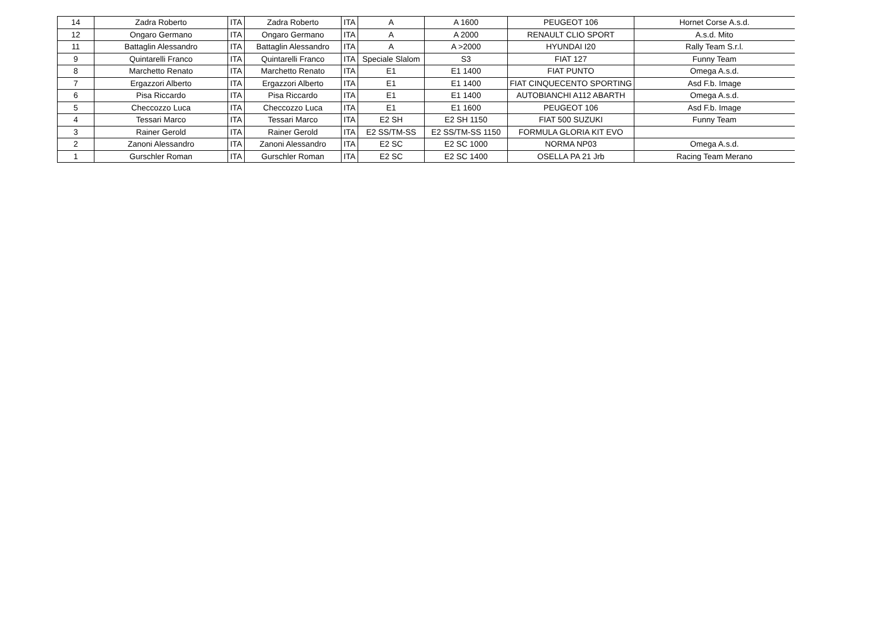| 14 | Zadra Roberto | ITA | Zadra Roberto | ITA | A | A 1600 | PEUGEOT 106 | Hornet Corse A.s.d. |
| 12 | Ongaro Germano | ITA | Ongaro Germano | ITA | A | A 2000 | RENAULT CLIO SPORT | A.s.d. Mito |
| 11 | Battaglin Alessandro | ITA | Battaglin Alessandro | ITA | A | A >2000 | HYUNDAI I20 | Rally Team S.r.l. |
| 9 | Quintarelli Franco | ITA | Quintarelli Franco | ITA | Speciale Slalom | S3 | FIAT 127 | Funny Team |
| 8 | Marchetto Renato | ITA | Marchetto Renato | ITA | E1 | E1 1400 | FIAT PUNTO | Omega A.s.d. |
| 7 | Ergazzori Alberto | ITA | Ergazzori Alberto | ITA | E1 | E1 1400 | FIAT CINQUECENTO SPORTING | Asd F.b. Image |
| 6 | Pisa Riccardo | ITA | Pisa Riccardo | ITA | E1 | E1 1400 | AUTOBIANCHI A112 ABARTH | Omega A.s.d. |
| 5 | Checcozzo Luca | ITA | Checcozzo Luca | ITA | E1 | E1 1600 | PEUGEOT 106 | Asd F.b. Image |
| 4 | Tessari Marco | ITA | Tessari Marco | ITA | E2 SH | E2 SH 1150 | FIAT 500 SUZUKI | Funny Team |
| 3 | Rainer Gerold | ITA | Rainer Gerold | ITA | E2 SS/TM-SS | E2 SS/TM-SS 1150 | FORMULA GLORIA KIT EVO | |
| 2 | Zanoni Alessandro | ITA | Zanoni Alessandro | ITA | E2 SC | E2 SC 1000 | NORMA NP03 | Omega A.s.d. |
| 1 | Gurschler Roman | ITA | Gurschler Roman | ITA | E2 SC | E2 SC 1400 | OSELLA PA 21 Jrb | Racing Team Merano |